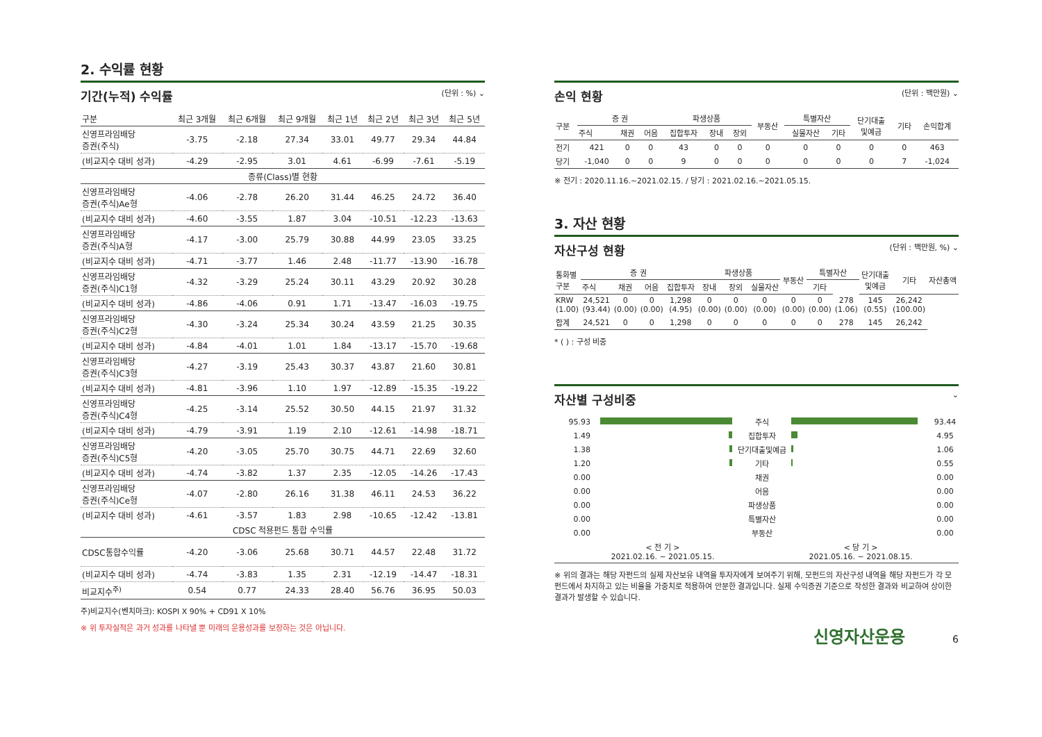2. 수익률 현황
기간(누적) 수익률 (단위 : %) ⌄
| 구분 | 최근 3개월 | 최근 6개월 | 최근 9개월 | 최근 1년 | 최근 2년 | 최근 3년 | 최근 5년 |
| --- | --- | --- | --- | --- | --- | --- | --- |
| 신영프라임배당 증권(주식) | -3.75 | -2.18 | 27.34 | 33.01 | 49.77 | 29.34 | 44.84 |
| (비교지수 대비 성과) | -4.29 | -2.95 | 3.01 | 4.61 | -6.99 | -7.61 | -5.19 |
| 종류(Class)별 현황 | | | | | | | |
| 신영프라임배당 증권(주식)Ae형 | -4.06 | -2.78 | 26.20 | 31.44 | 46.25 | 24.72 | 36.40 |
| (비교지수 대비 성과) | -4.60 | -3.55 | 1.87 | 3.04 | -10.51 | -12.23 | -13.63 |
| 신영프라임배당 증권(주식)A형 | -4.17 | -3.00 | 25.79 | 30.88 | 44.99 | 23.05 | 33.25 |
| (비교지수 대비 성과) | -4.71 | -3.77 | 1.46 | 2.48 | -11.77 | -13.90 | -16.78 |
| 신영프라임배당 증권(주식)C1형 | -4.32 | -3.29 | 25.24 | 30.11 | 43.29 | 20.92 | 30.28 |
| (비교지수 대비 성과) | -4.86 | -4.06 | 0.91 | 1.71 | -13.47 | -16.03 | -19.75 |
| 신영프라임배당 증권(주식)C2형 | -4.30 | -3.24 | 25.34 | 30.24 | 43.59 | 21.25 | 30.35 |
| (비교지수 대비 성과) | -4.84 | -4.01 | 1.01 | 1.84 | -13.17 | -15.70 | -19.68 |
| 신영프라임배당 증권(주식)C3형 | -4.27 | -3.19 | 25.43 | 30.37 | 43.87 | 21.60 | 30.81 |
| (비교지수 대비 성과) | -4.81 | -3.96 | 1.10 | 1.97 | -12.89 | -15.35 | -19.22 |
| 신영프라임배당 증권(주식)C4형 | -4.25 | -3.14 | 25.52 | 30.50 | 44.15 | 21.97 | 31.32 |
| (비교지수 대비 성과) | -4.79 | -3.91 | 1.19 | 2.10 | -12.61 | -14.98 | -18.71 |
| 신영프라임배당 증권(주식)C5형 | -4.20 | -3.05 | 25.70 | 30.75 | 44.71 | 22.69 | 32.60 |
| (비교지수 대비 성과) | -4.74 | -3.82 | 1.37 | 2.35 | -12.05 | -14.26 | -17.43 |
| 신영프라임배당 증권(주식)Ce형 | -4.07 | -2.80 | 26.16 | 31.38 | 46.11 | 24.53 | 36.22 |
| (비교지수 대비 성과) | -4.61 | -3.57 | 1.83 | 2.98 | -10.65 | -12.42 | -13.81 |
| CDSC 적용펀드 통합 수익률 | | | | | | | |
| CDSC통합수익률 | -4.20 | -3.06 | 25.68 | 30.71 | 44.57 | 22.48 | 31.72 |
| (비교지수 대비 성과) | -4.74 | -3.83 | 1.35 | 2.31 | -12.19 | -14.47 | -18.31 |
| 비교지수<sup>주)</sup> | 0.54 | 0.77 | 24.33 | 28.40 | 56.76 | 36.95 | 50.03 |
주)비교지수(벤치마크): KOSPI X 90% + CD91 X 10%
※ 위 투자실적은 과거 성과를 나타낼 뿐 미래의 운용성과를 보장하는 것은 아닙니다.
손익 현황 (단위 : 백만원) ⌄
| 구분 | 증 권 | | | 파생상품 | | | 부동산 | 특별자산 | | 단기대출 및예금 | 기타 | 손익합계 |
| --- | --- | --- | --- | --- | --- | --- | --- | --- | --- | --- | --- | --- |
| | 주식 | 채권 | 어음 | 집합투자 | 장내 | 장외 | | 실물자산 | 기타 | | | |
| 전기 | 421 | 0 | 0 | 43 | 0 | 0 | 0 | 0 | 0 | 0 | 0 | 463 |
| 당기 | -1,040 | 0 | 0 | 9 | 0 | 0 | 0 | 0 | 0 | 0 | 7 | -1,024 |
※ 전기 : 2020.11.16.~2021.02.15. / 당기 : 2021.02.16.~2021.05.15.
3. 자산 현황
자산구성 현황 (단위 : 백만원, %) ⌄
| 통화별 구분 | 증 권 | | | | 파생상품 | | | 부동산 | 특별자산 | | 단기대출 및예금 | 기타 | 자산총액 |
| --- | --- | --- | --- | --- | --- | --- | --- | --- | --- | --- | --- | --- | --- |
| | 주식 | 채권 | 어음 | 집합투자 | 장내 | 장외 | 실물자산 | | 기타 | | | | |
| KRW (1.00) | 24,521 (93.44) | 0 (0.00) | 0 (0.00) | 1,298 (4.95) | 0 (0.00) | 0 (0.00) | 0 (0.00) | 0 (0.00) | 0 (0.00) | 278 (1.06) | 145 (0.55) | 26,242 (100.00) | |
| 합계 | 24,521 | 0 | 0 | 1,298 | 0 | 0 | 0 | 0 | 0 | 278 | 145 | 26,242 | |
* ( ) : 구성 비중
자산별 구성비중 ⌄
| 95.93 | | 주식 | | 93.44 |
| 1.49 | | 집합투자 | | 4.95 |
| 1.38 | | 단기대출및예금 | | 1.06 |
| 1.20 | | 기타 | | 0.55 |
| 0.00 | | 채권 | | 0.00 |
| 0.00 | | 어음 | | 0.00 |
| 0.00 | | 파생상품 | | 0.00 |
| 0.00 | | 특별자산 | | 0.00 |
| 0.00 | | 부동산 | | 0.00 |
| | < 전 기 > 2021.02.16. ~ 2021.05.15. | | < 당 기 > 2021.05.16. ~ 2021.08.15. | |
※ 위의 결과는 해당 자펀드의 실제 자산보유 내역을 투자자에게 보여주기 위해, 모펀드의 자산구성 내역을 해당 자펀드가 각 모펀드에서 차지하고 있는 비율을 가중치로 적용하여 안분한 결과입니다. 실제 수익증권 기준으로 작성한 결과와 비교하여 상이한 결과가 발생할 수 있습니다.
신영자산운용 6